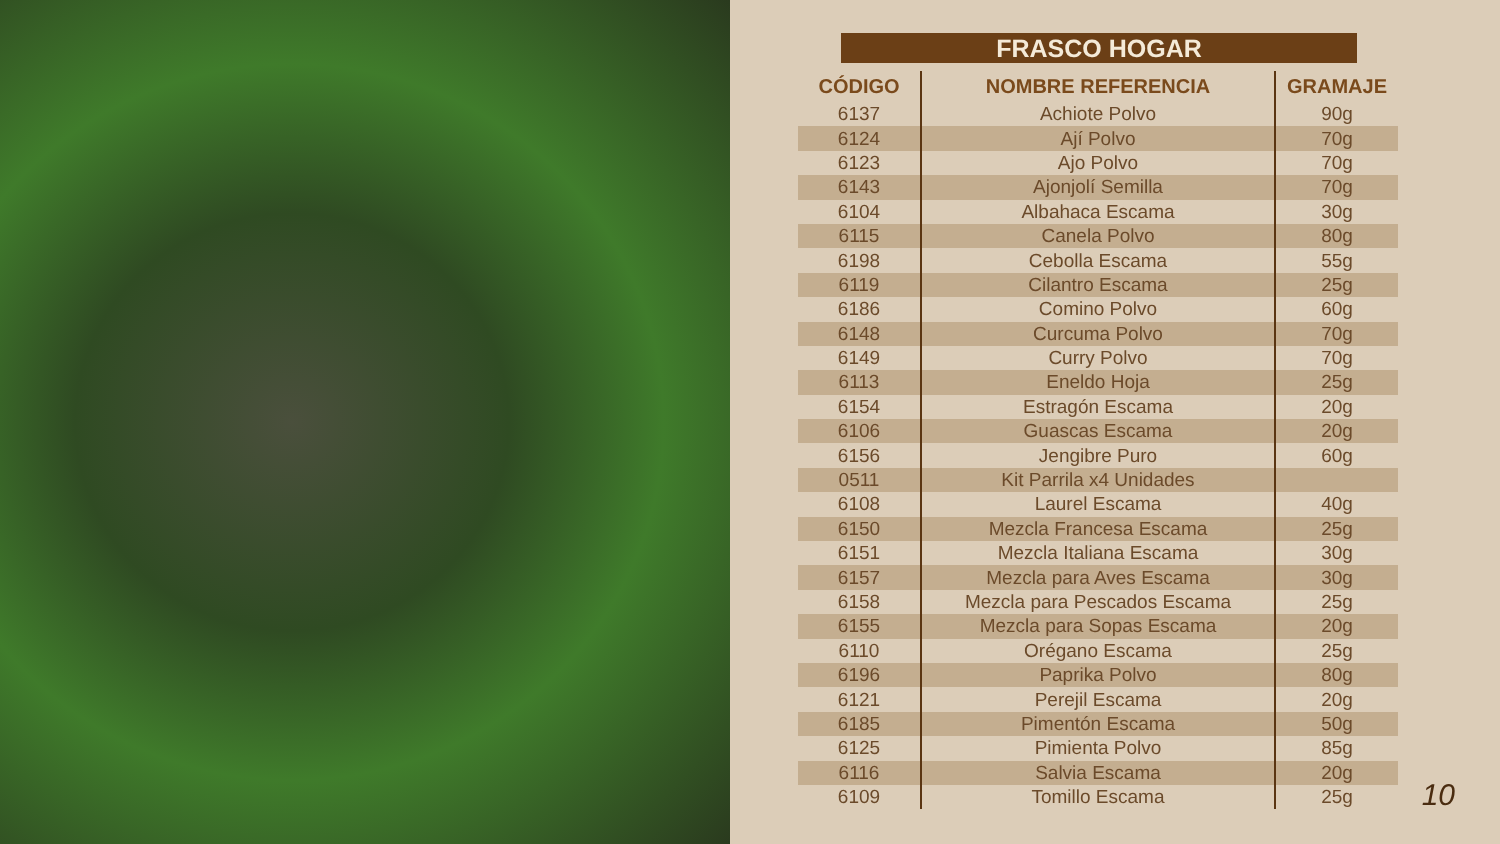FRASCO HOGAR
| CÓDIGO | NOMBRE REFERENCIA | GRAMAJE |
| --- | --- | --- |
| 6137 | Achiote Polvo | 90g |
| 6124 | Ají Polvo | 70g |
| 6123 | Ajo Polvo | 70g |
| 6143 | Ajonjolí Semilla | 70g |
| 6104 | Albahaca Escama | 30g |
| 6115 | Canela Polvo | 80g |
| 6198 | Cebolla Escama | 55g |
| 6119 | Cilantro Escama | 25g |
| 6186 | Comino Polvo | 60g |
| 6148 | Curcuma Polvo | 70g |
| 6149 | Curry Polvo | 70g |
| 6113 | Eneldo Hoja | 25g |
| 6154 | Estragón Escama | 20g |
| 6106 | Guascas Escama | 20g |
| 6156 | Jengibre Puro | 60g |
| 0511 | Kit Parrila x4 Unidades | |
| 6108 | Laurel Escama | 40g |
| 6150 | Mezcla Francesa Escama | 25g |
| 6151 | Mezcla Italiana Escama | 30g |
| 6157 | Mezcla para Aves Escama | 30g |
| 6158 | Mezcla para Pescados Escama | 25g |
| 6155 | Mezcla para Sopas Escama | 20g |
| 6110 | Orégano Escama | 25g |
| 6196 | Paprika Polvo | 80g |
| 6121 | Perejil Escama | 20g |
| 6185 | Pimentón Escama | 50g |
| 6125 | Pimienta Polvo | 85g |
| 6116 | Salvia Escama | 20g |
| 6109 | Tomillo Escama | 25g |
10